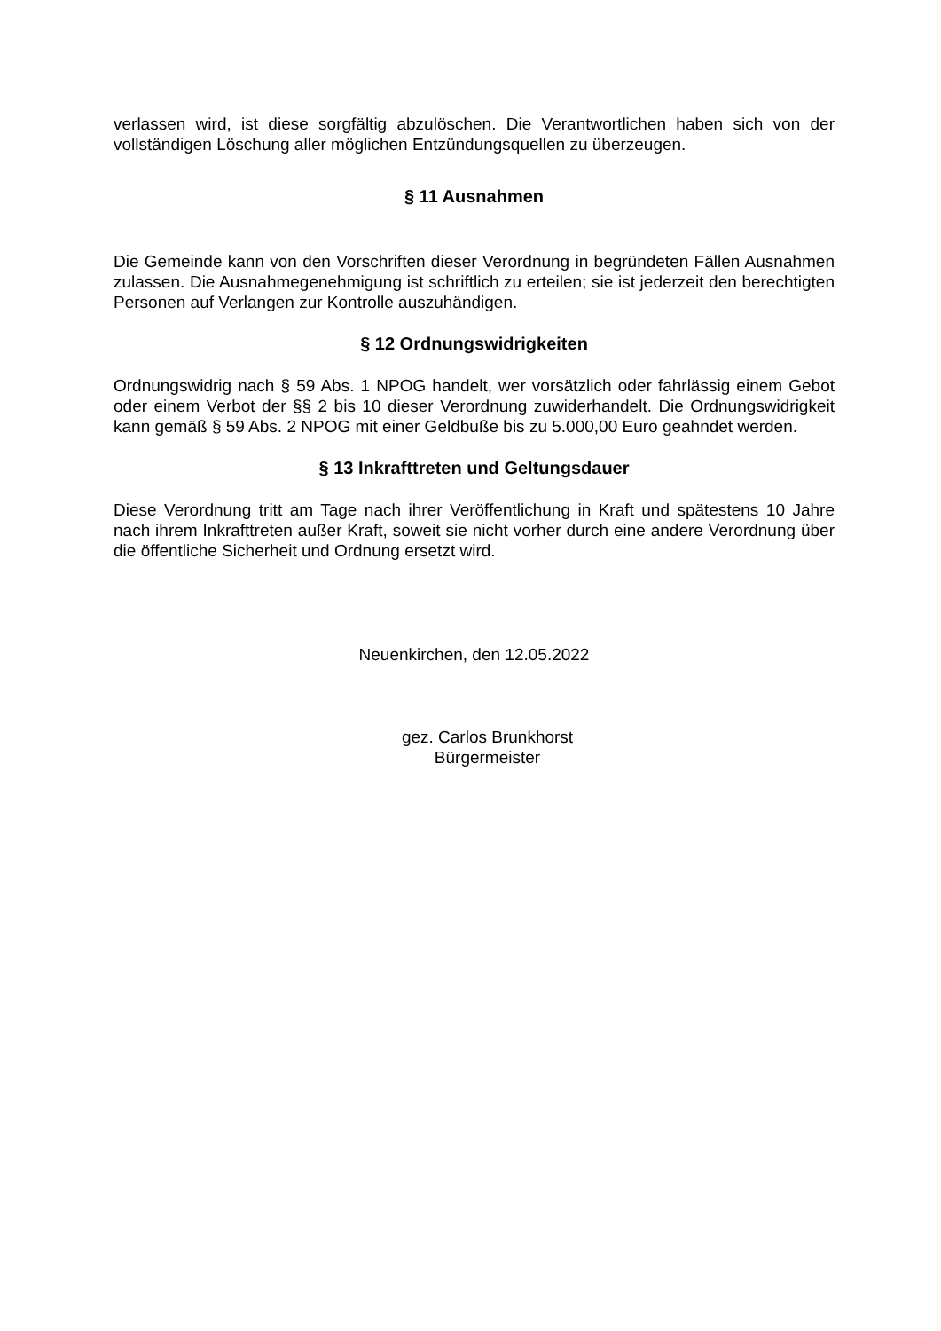verlassen wird, ist diese sorgfältig abzulöschen. Die Verantwortlichen haben sich von der vollständigen Löschung aller möglichen Entzündungsquellen zu überzeugen.
§ 11 Ausnahmen
Die Gemeinde kann von den Vorschriften dieser Verordnung in begründeten Fällen Ausnahmen zulassen. Die Ausnahmegenehmigung ist schriftlich zu erteilen; sie ist jederzeit den berechtigten Personen auf Verlangen zur Kontrolle auszuhändigen.
§ 12 Ordnungswidrigkeiten
Ordnungswidrig nach § 59 Abs. 1 NPOG handelt, wer vorsätzlich oder fahrlässig einem Gebot oder einem Verbot der §§ 2 bis 10 dieser Verordnung zuwiderhandelt. Die Ordnungswidrigkeit kann gemäß § 59 Abs. 2 NPOG mit einer Geldbuße bis zu 5.000,00 Euro geahndet werden.
§ 13 Inkrafttreten und Geltungsdauer
Diese Verordnung tritt am Tage nach ihrer Veröffentlichung in Kraft und spätestens 10 Jahre nach ihrem Inkrafttreten außer Kraft, soweit sie nicht vorher durch eine andere Verordnung über die öffentliche Sicherheit und Ordnung ersetzt wird.
Neuenkirchen, den 12.05.2022
gez. Carlos Brunkhorst
Bürgermeister